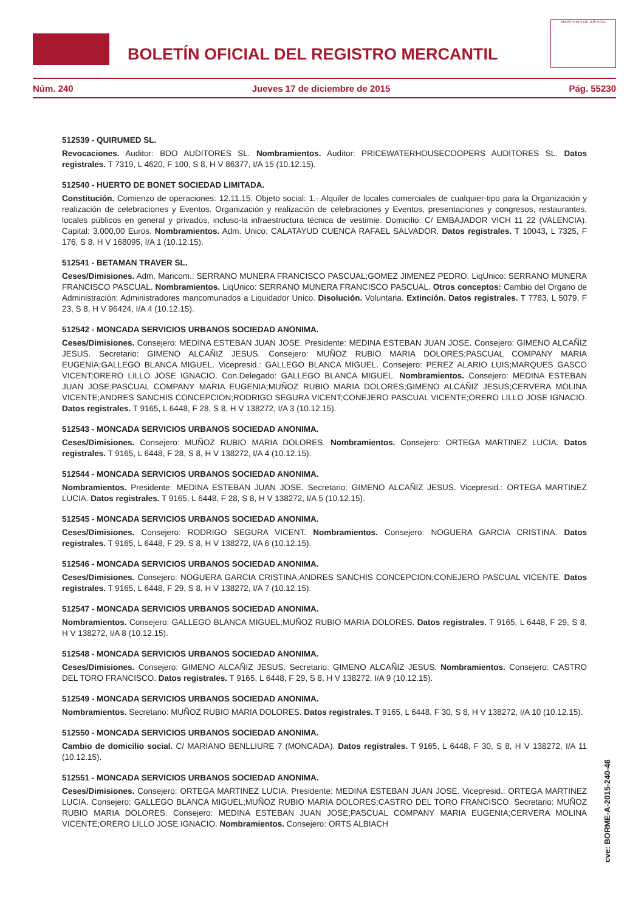BOLETÍN OFICIAL DEL REGISTRO MERCANTIL
MINISTERIO DE JUSTICIA
Núm. 240 Jueves 17 de diciembre de 2015 Pág. 55230
512539 - QUIRUMED SL.
Revocaciones. Auditor: BDO AUDITORES SL. Nombramientos. Auditor: PRICEWATERHOUSECOOPERS AUDITORES SL. Datos registrales. T 7319, L 4620, F 100, S 8, H V 86377, I/A 15 (10.12.15).
512540 - HUERTO DE BONET SOCIEDAD LIMITADA.
Constitución. Comienzo de operaciones: 12.11.15. Objeto social: 1.- Alquiler de locales comerciales de cualquier-tipo para la Organización y realización de celebraciones y Eventos. Organización y realización de celebraciones y Eventos, presentaciones y congresos, restaurantes, locales públicos en general y privados, incluso-la infraestructura técnica de vestimie. Domicilio: C/ EMBAJADOR VICH 11 22 (VALENCIA). Capital: 3.000,00 Euros. Nombramientos. Adm. Unico: CALATAYUD CUENCA RAFAEL SALVADOR. Datos registrales. T 10043, L 7325, F 176, S 8, H V 168095, I/A 1 (10.12.15).
512541 - BETAMAN TRAVER SL.
Ceses/Dimisiones. Adm. Mancom.: SERRANO MUNERA FRANCISCO PASCUAL;GOMEZ JIMENEZ PEDRO. LiqUnico: SERRANO MUNERA FRANCISCO PASCUAL. Nombramientos. LiqUnico: SERRANO MUNERA FRANCISCO PASCUAL. Otros conceptos: Cambio del Organo de Administración: Administradores mancomunados a Liquidador Unico. Disolución. Voluntaria. Extinción. Datos registrales. T 7783, L 5079, F 23, S 8, H V 96424, I/A 4 (10.12.15).
512542 - MONCADA SERVICIOS URBANOS SOCIEDAD ANONIMA.
Ceses/Dimisiones. Consejero: MEDINA ESTEBAN JUAN JOSE. Presidente: MEDINA ESTEBAN JUAN JOSE. Consejero: GIMENO ALCAÑIZ JESUS. Secretario: GIMENO ALCAÑIZ JESUS. Consejero: MUÑOZ RUBIO MARIA DOLORES;PASCUAL COMPANY MARIA EUGENIA;GALLEGO BLANCA MIGUEL. Vicepresid.: GALLEGO BLANCA MIGUEL. Consejero: PEREZ ALARIO LUIS;MARQUES GASCO VICENT;ORERO LILLO JOSE IGNACIO. Con.Delegado: GALLEGO BLANCA MIGUEL. Nombramientos. Consejero: MEDINA ESTEBAN JUAN JOSE;PASCUAL COMPANY MARIA EUGENIA;MUÑOZ RUBIO MARIA DOLORES;GIMENO ALCAÑIZ JESUS;CERVERA MOLINA VICENTE;ANDRES SANCHIS CONCEPCION;RODRIGO SEGURA VICENT;CONEJERO PASCUAL VICENTE;ORERO LILLO JOSE IGNACIO. Datos registrales. T 9165, L 6448, F 28, S 8, H V 138272, I/A 3 (10.12.15).
512543 - MONCADA SERVICIOS URBANOS SOCIEDAD ANONIMA.
Ceses/Dimisiones. Consejero: MUÑOZ RUBIO MARIA DOLORES. Nombramientos. Consejero: ORTEGA MARTINEZ LUCIA. Datos registrales. T 9165, L 6448, F 28, S 8, H V 138272, I/A 4 (10.12.15).
512544 - MONCADA SERVICIOS URBANOS SOCIEDAD ANONIMA.
Nombramientos. Presidente: MEDINA ESTEBAN JUAN JOSE. Secretario: GIMENO ALCAÑIZ JESUS. Vicepresid.: ORTEGA MARTINEZ LUCIA. Datos registrales. T 9165, L 6448, F 28, S 8, H V 138272, I/A 5 (10.12.15).
512545 - MONCADA SERVICIOS URBANOS SOCIEDAD ANONIMA.
Ceses/Dimisiones. Consejero: RODRIGO SEGURA VICENT. Nombramientos. Consejero: NOGUERA GARCIA CRISTINA. Datos registrales. T 9165, L 6448, F 29, S 8, H V 138272, I/A 6 (10.12.15).
512546 - MONCADA SERVICIOS URBANOS SOCIEDAD ANONIMA.
Ceses/Dimisiones. Consejero: NOGUERA GARCIA CRISTINA;ANDRES SANCHIS CONCEPCION;CONEJERO PASCUAL VICENTE. Datos registrales. T 9165, L 6448, F 29, S 8, H V 138272, I/A 7 (10.12.15).
512547 - MONCADA SERVICIOS URBANOS SOCIEDAD ANONIMA.
Nombramientos. Consejero: GALLEGO BLANCA MIGUEL;MUÑOZ RUBIO MARIA DOLORES. Datos registrales. T 9165, L 6448, F 29, S 8, H V 138272, I/A 8 (10.12.15).
512548 - MONCADA SERVICIOS URBANOS SOCIEDAD ANONIMA.
Ceses/Dimisiones. Consejero: GIMENO ALCAÑIZ JESUS. Secretario: GIMENO ALCAÑIZ JESUS. Nombramientos. Consejero: CASTRO DEL TORO FRANCISCO. Datos registrales. T 9165, L 6448, F 29, S 8, H V 138272, I/A 9 (10.12.15).
512549 - MONCADA SERVICIOS URBANOS SOCIEDAD ANONIMA.
Nombramientos. Secretario: MUÑOZ RUBIO MARIA DOLORES. Datos registrales. T 9165, L 6448, F 30, S 8, H V 138272, I/A 10 (10.12.15).
512550 - MONCADA SERVICIOS URBANOS SOCIEDAD ANONIMA.
Cambio de domicilio social. C/ MARIANO BENLLIURE 7 (MONCADA). Datos registrales. T 9165, L 6448, F 30, S 8, H V 138272, I/A 11 (10.12.15).
512551 - MONCADA SERVICIOS URBANOS SOCIEDAD ANONIMA.
Ceses/Dimisiones. Consejero: ORTEGA MARTINEZ LUCIA. Presidente: MEDINA ESTEBAN JUAN JOSE. Vicepresid.: ORTEGA MARTINEZ LUCIA. Consejero: GALLEGO BLANCA MIGUEL;MUÑOZ RUBIO MARIA DOLORES;CASTRO DEL TORO FRANCISCO. Secretario: MUÑOZ RUBIO MARIA DOLORES. Consejero: MEDINA ESTEBAN JUAN JOSE;PASCUAL COMPANY MARIA EUGENIA;CERVERA MOLINA VICENTE;ORERO LILLO JOSE IGNACIO. Nombramientos. Consejero: ORTS ALBIACH
cve: BORME-A-2015-240-46